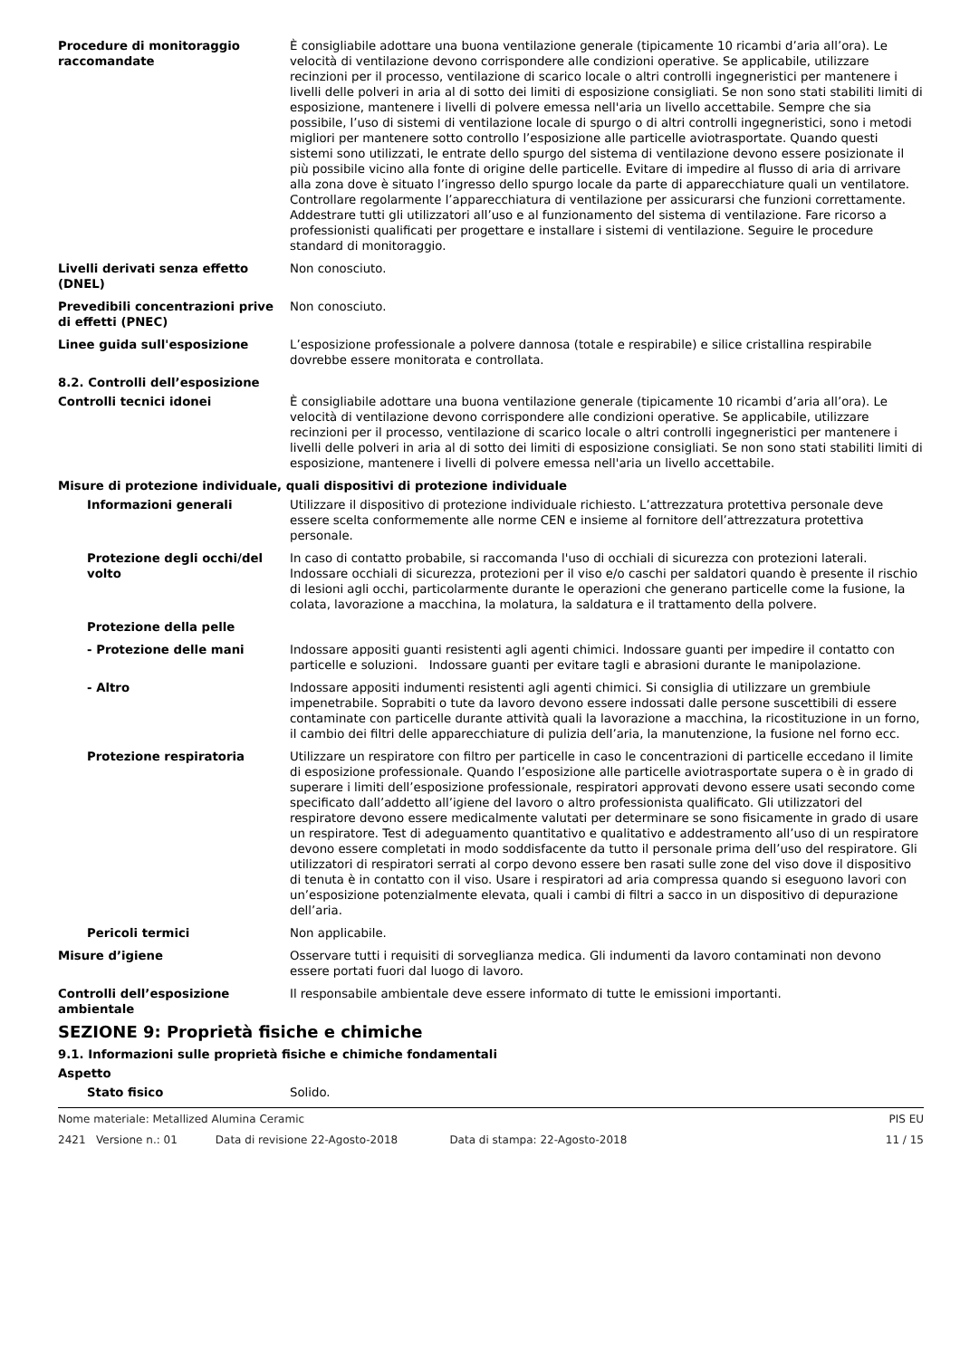Procedure di monitoraggio raccomandate
È consigliabile adottare una buona ventilazione generale (tipicamente 10 ricambi d’aria all’ora). Le velocità di ventilazione devono corrispondere alle condizioni operative. Se applicabile, utilizzare recinzioni per il processo, ventilazione di scarico locale o altri controlli ingegneristici per mantenere i livelli delle polveri in aria al di sotto dei limiti di esposizione consigliati. Se non sono stati stabiliti limiti di esposizione, mantenere i livelli di polvere emessa nell'aria un livello accettabile. Sempre che sia possibile, l’uso di sistemi di ventilazione locale di spurgo o di altri controlli ingegneristici, sono i metodi migliori per mantenere sotto controllo l’esposizione alle particelle aviotrasportate. Quando questi sistemi sono utilizzati, le entrate dello spurgo del sistema di ventilazione devono essere posizionate il più possibile vicino alla fonte di origine delle particelle. Evitare di impedire al flusso di aria di arrivare alla zona dove è situato l’ingresso dello spurgo locale da parte di apparecchiature quali un ventilatore. Controllare regolarmente l’apparecchiatura di ventilazione per assicurarsi che funzioni correttamente. Addestrare tutti gli utilizzatori all’uso e al funzionamento del sistema di ventilazione. Fare ricorso a professionisti qualificati per progettare e installare i sistemi di ventilazione. Seguire le procedure standard di monitoraggio.
Livelli derivati senza effetto (DNEL)
Non conosciuto.
Prevedibili concentrazioni prive di effetti (PNEC)
Non conosciuto.
Linee guida sull'esposizione L’esposizione professionale a polvere dannosa (totale e respirabile) e silice cristallina respirabile dovrebbe essere monitorata e controllata.
8.2. Controlli dell’esposizione
Controlli tecnici idonei È consigliabile adottare una buona ventilazione generale (tipicamente 10 ricambi d’aria all’ora). Le velocità di ventilazione devono corrispondere alle condizioni operative. Se applicabile, utilizzare recinzioni per il processo, ventilazione di scarico locale o altri controlli ingegneristici per mantenere i livelli delle polveri in aria al di sotto dei limiti di esposizione consigliati. Se non sono stati stabiliti limiti di esposizione, mantenere i livelli di polvere emessa nell'aria un livello accettabile.
Misure di protezione individuale, quali dispositivi di protezione individuale
Informazioni generali Utilizzare il dispositivo di protezione individuale richiesto. L’attrezzatura protettiva personale deve essere scelta conformemente alle norme CEN e insieme al fornitore dell’attrezzatura protettiva personale.
Protezione degli occhi/del volto
In caso di contatto probabile, si raccomanda l'uso di occhiali di sicurezza con protezioni laterali. Indossare occhiali di sicurezza, protezioni per il viso e/o caschi per saldatori quando è presente il rischio di lesioni agli occhi, particolarmente durante le operazioni che generano particelle come la fusione, la colata, lavorazione a macchina, la molatura, la saldatura e il trattamento della polvere.
Protezione della pelle
- Protezione delle mani Indossare appositi guanti resistenti agli agenti chimici. Indossare guanti per impedire il contatto con particelle e soluzioni. Indossare guanti per evitare tagli e abrasioni durante le manipolazione.
- Altro Indossare appositi indumenti resistenti agli agenti chimici. Si consiglia di utilizzare un grembiule impenetrabile. Soprabiti o tute da lavoro devono essere indossati dalle persone suscettibili di essere contaminate con particelle durante attività quali la lavorazione a macchina, la ricostituzione in un forno, il cambio dei filtri delle apparecchiature di pulizia dell’aria, la manutenzione, la fusione nel forno ecc.
Protezione respiratoria Utilizzare un respiratore con filtro per particelle in caso le concentrazioni di particelle eccedano il limite di esposizione professionale. Quando l’esposizione alle particelle aviotrasportate supera o è in grado di superare i limiti dell’esposizione professionale, respiratori approvati devono essere usati secondo come specificato dall’addetto all’igiene del lavoro o altro professionista qualificato. Gli utilizzatori del respiratore devono essere medicalmente valutati per determinare se sono fisicamente in grado di usare un respiratore. Test di adeguamento quantitativo e qualitativo e addestramento all’uso di un respiratore devono essere completati in modo soddisfacente da tutto il personale prima dell’uso del respiratore. Gli utilizzatori di respiratori serrati al corpo devono essere ben rasati sulle zone del viso dove il dispositivo di tenuta è in contatto con il viso. Usare i respiratori ad aria compressa quando si eseguono lavori con un’esposizione potenzialmente elevata, quali i cambi di filtri a sacco in un dispositivo di depurazione dell’aria.
Pericoli termici Non applicabile.
Misure d’igiene Osservare tutti i requisiti di sorveglianza medica. Gli indumenti da lavoro contaminati non devono essere portati fuori dal luogo di lavoro.
Controlli dell’esposizione ambientale
Il responsabile ambientale deve essere informato di tutte le emissioni importanti.
SEZIONE 9: Proprietà fisiche e chimiche
9.1. Informazioni sulle proprietà fisiche e chimiche fondamentali
Aspetto
Stato fisico Solido.
Nome materiale: Metallized Alumina Ceramic PIS EU
2421 Versione n.: 01 Data di revisione 22-Agosto-2018 Data di stampa: 22-Agosto-2018 11 / 15